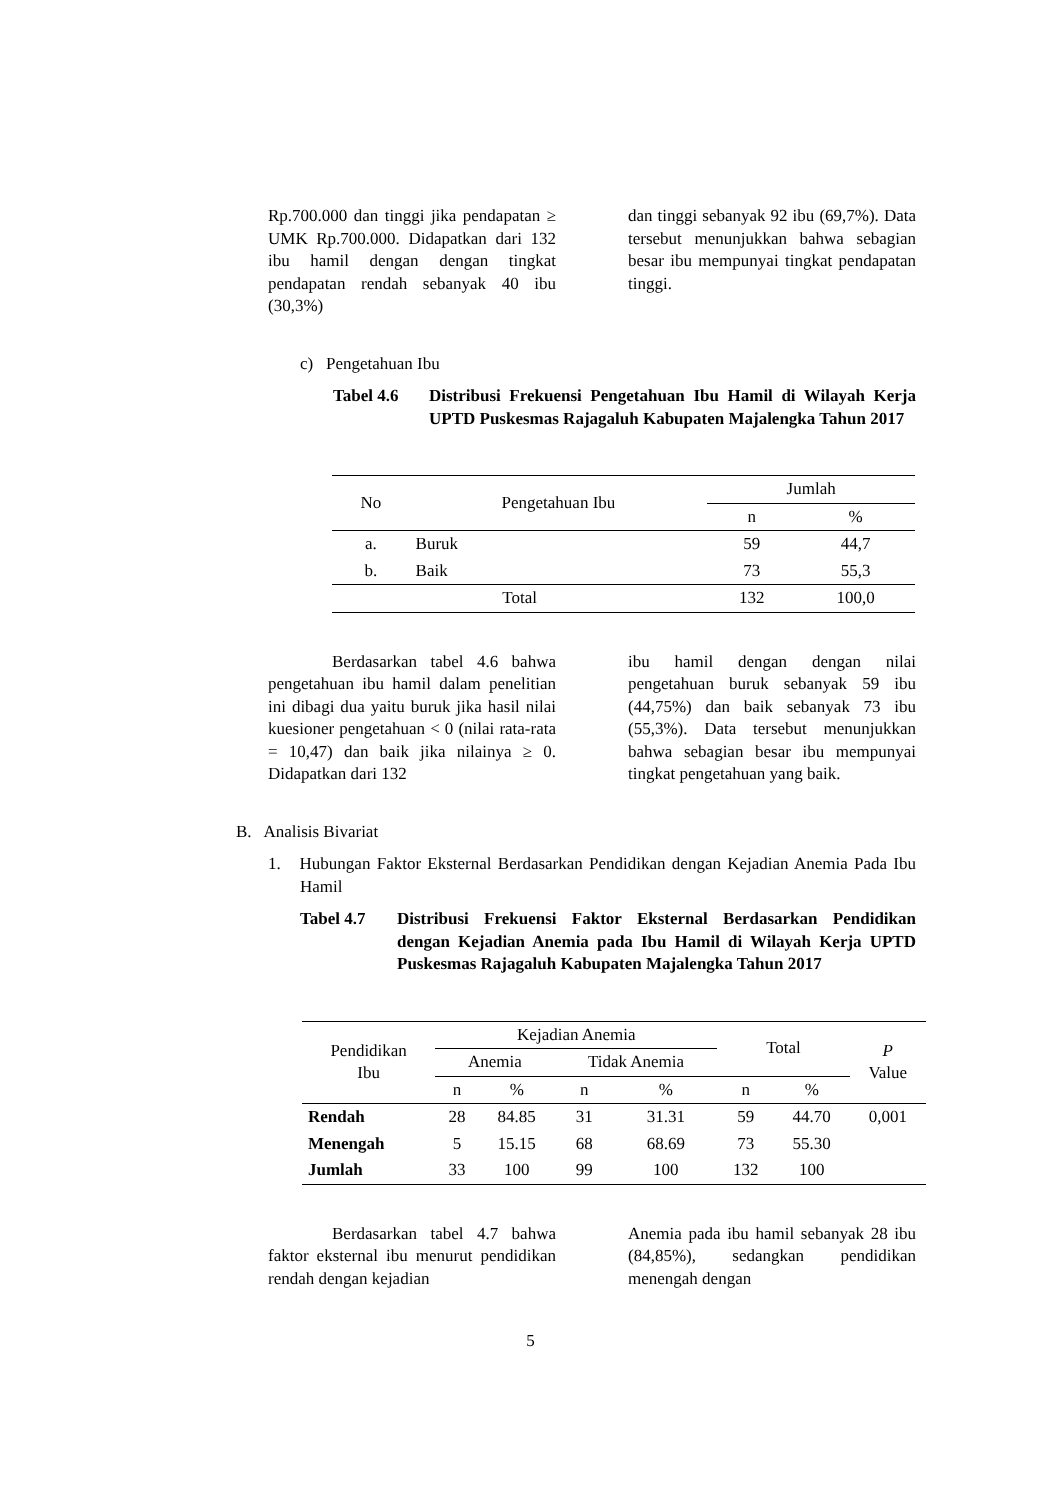Rp.700.000 dan tinggi jika pendapatan ≥ UMK Rp.700.000. Didapatkan dari 132 ibu hamil dengan dengan tingkat pendapatan rendah sebanyak 40 ibu (30,3%)
dan tinggi sebanyak 92 ibu (69,7%). Data tersebut menunjukkan bahwa sebagian besar ibu mempunyai tingkat pendapatan tinggi.
c) Pengetahuan Ibu
Tabel 4.6 Distribusi Frekuensi Pengetahuan Ibu Hamil di Wilayah Kerja UPTD Puskesmas Rajagaluh Kabupaten Majalengka Tahun 2017
| No | Pengetahuan Ibu | Jumlah | |
| --- | --- | --- | --- |
| | | n | % |
| a. | Buruk | 59 | 44,7 |
| b. | Baik | 73 | 55,3 |
| Total | | 132 | 100,0 |
Berdasarkan tabel 4.6 bahwa pengetahuan ibu hamil dalam penelitian ini dibagi dua yaitu buruk jika hasil nilai kuesioner pengetahuan < 0 (nilai rata-rata = 10,47) dan baik jika nilainya ≥ 0. Didapatkan dari 132
ibu hamil dengan dengan nilai pengetahuan buruk sebanyak 59 ibu (44,75%) dan baik sebanyak 73 ibu (55,3%). Data tersebut menunjukkan bahwa sebagian besar ibu mempunyai tingkat pengetahuan yang baik.
B. Analisis Bivariat
1. Hubungan Faktor Eksternal Berdasarkan Pendidikan dengan Kejadian Anemia Pada Ibu Hamil
Tabel 4.7 Distribusi Frekuensi Faktor Eksternal Berdasarkan Pendidikan dengan Kejadian Anemia pada Ibu Hamil di Wilayah Kerja UPTD Puskesmas Rajagaluh Kabupaten Majalengka Tahun 2017
| Pendidikan Ibu | Kejadian Anemia | | | | Total | | P Value |
| --- | --- | --- | --- | --- | --- | --- | --- |
| | Anemia | | Tidak Anemia | | | | |
| | n | % | n | % | n | % | |
| Rendah | 28 | 84.85 | 31 | 31.31 | 59 | 44.70 | 0,001 |
| Menengah | 5 | 15.15 | 68 | 68.69 | 73 | 55.30 | |
| Jumlah | 33 | 100 | 99 | 100 | 132 | 100 | |
Berdasarkan tabel 4.7 bahwa faktor eksternal ibu menurut pendidikan rendah dengan kejadian
Anemia pada ibu hamil sebanyak 28 ibu (84,85%), sedangkan pendidikan menengah dengan
5